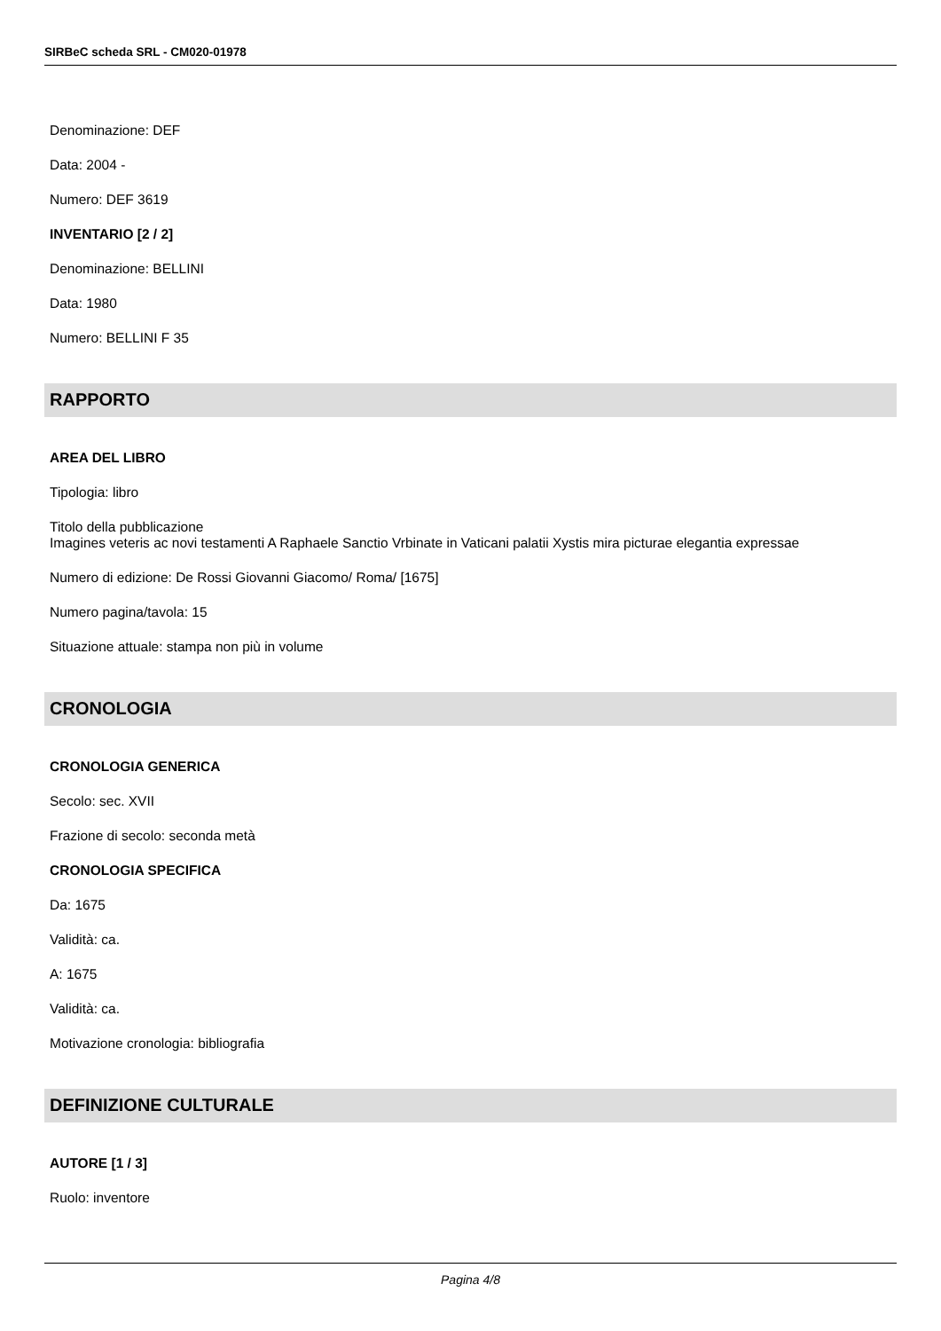SIRBeC scheda SRL - CM020-01978
Denominazione: DEF
Data: 2004 -
Numero: DEF 3619
INVENTARIO [2 / 2]
Denominazione: BELLINI
Data: 1980
Numero: BELLINI F 35
RAPPORTO
AREA DEL LIBRO
Tipologia: libro
Titolo della pubblicazione
Imagines veteris ac novi testamenti A Raphaele Sanctio Vrbinate in Vaticani palatii Xystis mira picturae elegantia expressae
Numero di edizione: De Rossi Giovanni Giacomo/ Roma/ [1675]
Numero pagina/tavola: 15
Situazione attuale: stampa non più in volume
CRONOLOGIA
CRONOLOGIA GENERICA
Secolo: sec. XVII
Frazione di secolo: seconda metà
CRONOLOGIA SPECIFICA
Da: 1675
Validità: ca.
A: 1675
Validità: ca.
Motivazione cronologia: bibliografia
DEFINIZIONE CULTURALE
AUTORE [1 / 3]
Ruolo: inventore
Pagina 4/8